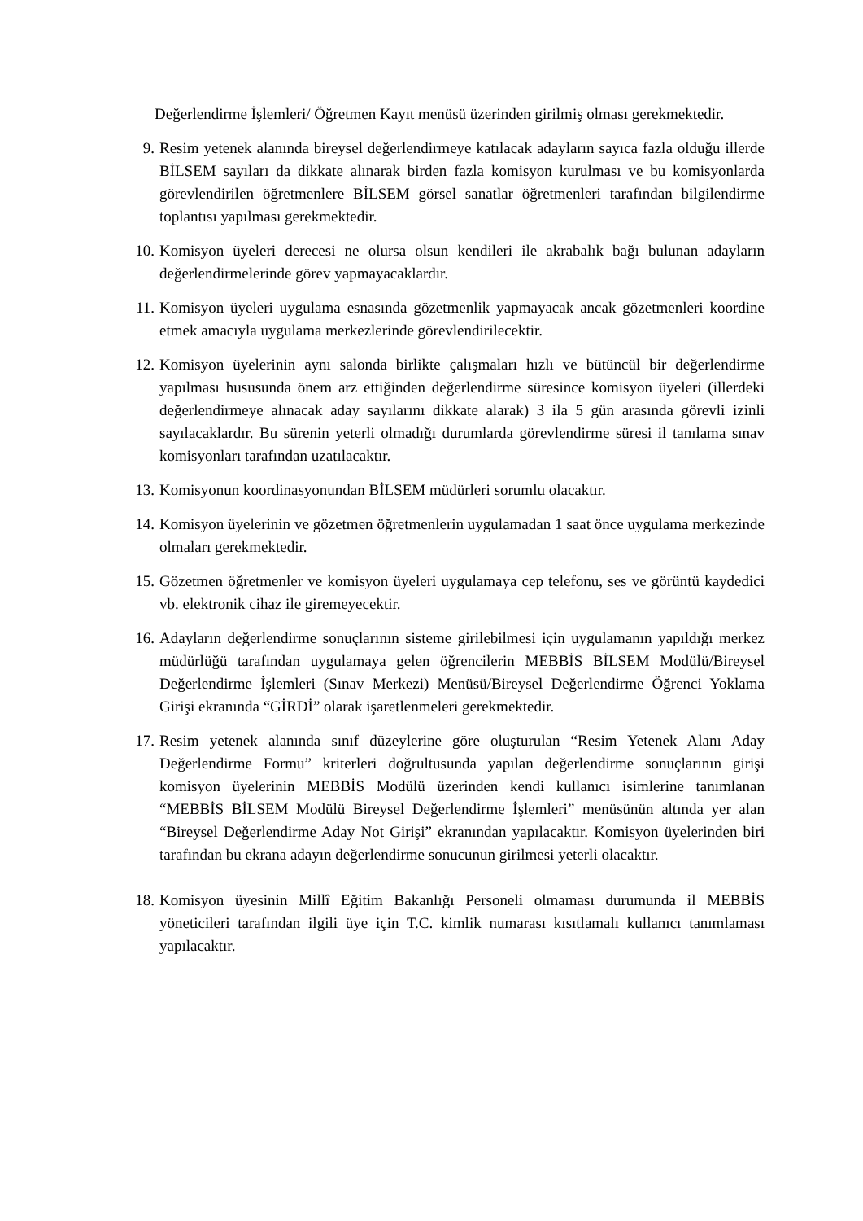Değerlendirme İşlemleri/ Öğretmen Kayıt menüsü üzerinden girilmiş olması gerekmektedir.
9. Resim yetenek alanında bireysel değerlendirmeye katılacak adayların sayıca fazla olduğu illerde BİLSEM sayıları da dikkate alınarak birden fazla komisyon kurulması ve bu komisyonlarda görevlendirilen öğretmenlere BİLSEM görsel sanatlar öğretmenleri tarafından bilgilendirme toplantısı yapılması gerekmektedir.
10. Komisyon üyeleri derecesi ne olursa olsun kendileri ile akrabalık bağı bulunan adayların değerlendirmelerinde görev yapmayacaklardır.
11. Komisyon üyeleri uygulama esnasında gözetmenlik yapmayacak ancak gözetmenleri koordine etmek amacıyla uygulama merkezlerinde görevlendirilecektir.
12. Komisyon üyelerinin aynı salonda birlikte çalışmaları hızlı ve bütüncül bir değerlendirme yapılması hususunda önem arz ettiğinden değerlendirme süresince komisyon üyeleri (illerdeki değerlendirmeye alınacak aday sayılarını dikkate alarak) 3 ila 5 gün arasında görevli izinli sayılacaklardır. Bu sürenin yeterli olmadığı durumlarda görevlendirme süresi il tanılama sınav komisyonları tarafından uzatılacaktır.
13. Komisyonun koordinasyonundan BİLSEM müdürleri sorumlu olacaktır.
14. Komisyon üyelerinin ve gözetmen öğretmenlerin uygulamadan 1 saat önce uygulama merkezinde olmaları gerekmektedir.
15. Gözetmen öğretmenler ve komisyon üyeleri uygulamaya cep telefonu, ses ve görüntü kaydedici vb. elektronik cihaz ile giremeyecektir.
16. Adayların değerlendirme sonuçlarının sisteme girilebilmesi için uygulamanın yapıldığı merkez müdürlüğü tarafından uygulamaya gelen öğrencilerin MEBBİS BİLSEM Modülü/Bireysel Değerlendirme İşlemleri (Sınav Merkezi) Menüsü/Bireysel Değerlendirme Öğrenci Yoklama Girişi ekranında “GİRDİ” olarak işaretlenmeleri gerekmektedir.
17. Resim yetenek alanında sınıf düzeylerine göre oluşturulan “Resim Yetenek Alanı Aday Değerlendirme Formu” kriterleri doğrultusunda yapılan değerlendirme sonuçlarının girişi komisyon üyelerinin MEBBİS Modülü üzerinden kendi kullanıcı isimlerine tanımlanan “MEBBİS BİLSEM Modülü Bireysel Değerlendirme İşlemleri” menüsünün altında yer alan “Bireysel Değerlendirme Aday Not Girişi” ekranından yapılacaktır. Komisyon üyelerinden biri tarafından bu ekrana adayın değerlendirme sonucunun girilmesi yeterli olacaktır.
18. Komisyon üyesinin Millî Eğitim Bakanlığı Personeli olmaması durumunda il MEBBİS yöneticileri tarafından ilgili üye için T.C. kimlik numarası kısıtlamalı kullanıcı tanımlaması yapılacaktır.